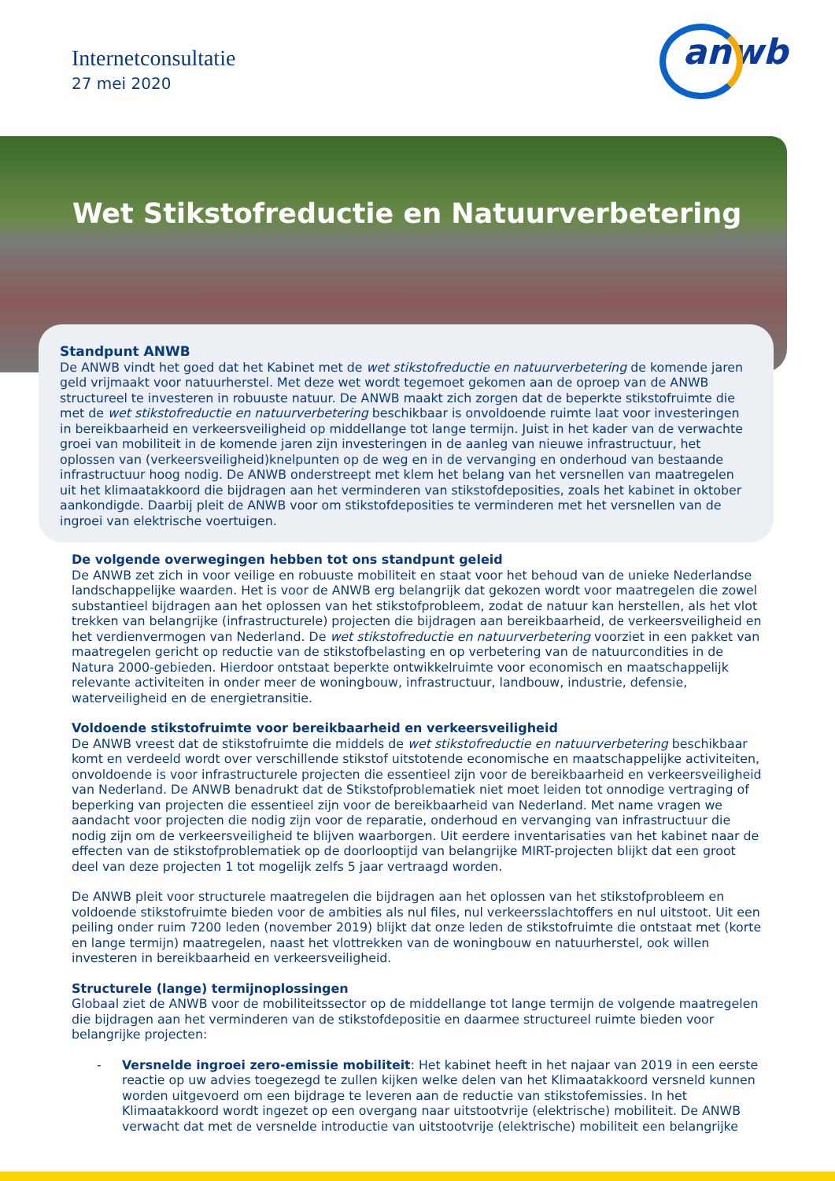Internetconsultatie
27 mei 2020
anwb
Wet Stikstofreductie en Natuurverbetering
Standpunt ANWB
De ANWB vindt het goed dat het Kabinet met de wet stikstofreductie en natuurverbetering de komende jaren geld vrijmaakt voor natuurherstel. Met deze wet wordt tegemoet gekomen aan de oproep van de ANWB structureel te investeren in robuuste natuur. De ANWB maakt zich zorgen dat de beperkte stikstofruimte die met de wet stikstofreductie en natuurverbetering beschikbaar is onvoldoende ruimte laat voor investeringen in bereikbaarheid en verkeersveiligheid op middellange tot lange termijn. Juist in het kader van de verwachte groei van mobiliteit in de komende jaren zijn investeringen in de aanleg van nieuwe infrastructuur, het oplossen van (verkeersveiligheid)knelpunten op de weg en in de vervanging en onderhoud van bestaande infrastructuur hoog nodig. De ANWB onderstreept met klem het belang van het versnellen van maatregelen uit het klimaatakkoord die bijdragen aan het verminderen van stikstofdeposities, zoals het kabinet in oktober aankondigde. Daarbij pleit de ANWB voor om stikstofdeposities te verminderen met het versnellen van de ingroei van elektrische voertuigen.
De volgende overwegingen hebben tot ons standpunt geleid
De ANWB zet zich in voor veilige en robuuste mobiliteit en staat voor het behoud van de unieke Nederlandse landschappelijke waarden. Het is voor de ANWB erg belangrijk dat gekozen wordt voor maatregelen die zowel substantieel bijdragen aan het oplossen van het stikstofprobleem, zodat de natuur kan herstellen, als het vlot trekken van belangrijke (infrastructurele) projecten die bijdragen aan bereikbaarheid, de verkeersveiligheid en het verdienvermogen van Nederland. De wet stikstofreductie en natuurverbetering voorziet in een pakket van maatregelen gericht op reductie van de stikstofbelasting en op verbetering van de natuurcondities in de Natura 2000-gebieden. Hierdoor ontstaat beperkte ontwikkelruimte voor economisch en maatschappelijk relevante activiteiten in onder meer de woningbouw, infrastructuur, landbouw, industrie, defensie, waterveiligheid en de energietransitie.
Voldoende stikstofruimte voor bereikbaarheid en verkeersveiligheid
De ANWB vreest dat de stikstofruimte die middels de wet stikstofreductie en natuurverbetering beschikbaar komt en verdeeld wordt over verschillende stikstof uitstotende economische en maatschappelijke activiteiten, onvoldoende is voor infrastructurele projecten die essentieel zijn voor de bereikbaarheid en verkeersveiligheid van Nederland. De ANWB benadrukt dat de Stikstofproblematiek niet moet leiden tot onnodige vertraging of beperking van projecten die essentieel zijn voor de bereikbaarheid van Nederland. Met name vragen we aandacht voor projecten die nodig zijn voor de reparatie, onderhoud en vervanging van infrastructuur die nodig zijn om de verkeersveiligheid te blijven waarborgen. Uit eerdere inventarisaties van het kabinet naar de effecten van de stikstofproblematiek op de doorlooptijd van belangrijke MIRT-projecten blijkt dat een groot deel van deze projecten 1 tot mogelijk zelfs 5 jaar vertraagd worden.
De ANWB pleit voor structurele maatregelen die bijdragen aan het oplossen van het stikstofprobleem en voldoende stikstofruimte bieden voor de ambities als nul files, nul verkeersslachtoffers en nul uitstoot. Uit een peiling onder ruim 7200 leden (november 2019) blijkt dat onze leden de stikstofruimte die ontstaat met (korte en lange termijn) maatregelen, naast het vlottrekken van de woningbouw en natuurherstel, ook willen investeren in bereikbaarheid en verkeersveiligheid.
Structurele (lange) termijnoplossingen
Globaal ziet de ANWB voor de mobiliteitssector op de middellange tot lange termijn de volgende maatregelen die bijdragen aan het verminderen van de stikstofdepositie en daarmee structureel ruimte bieden voor belangrijke projecten:
- Versnelde ingroei zero-emissie mobiliteit: Het kabinet heeft in het najaar van 2019 in een eerste reactie op uw advies toegezegd te zullen kijken welke delen van het Klimaatakkoord versneld kunnen worden uitgevoerd om een bijdrage te leveren aan de reductie van stikstofemissies. In het Klimaatakkoord wordt ingezet op een overgang naar uitstootvrije (elektrische) mobiliteit. De ANWB verwacht dat met de versnelde introductie van uitstootvrije (elektrische) mobiliteit een belangrijke